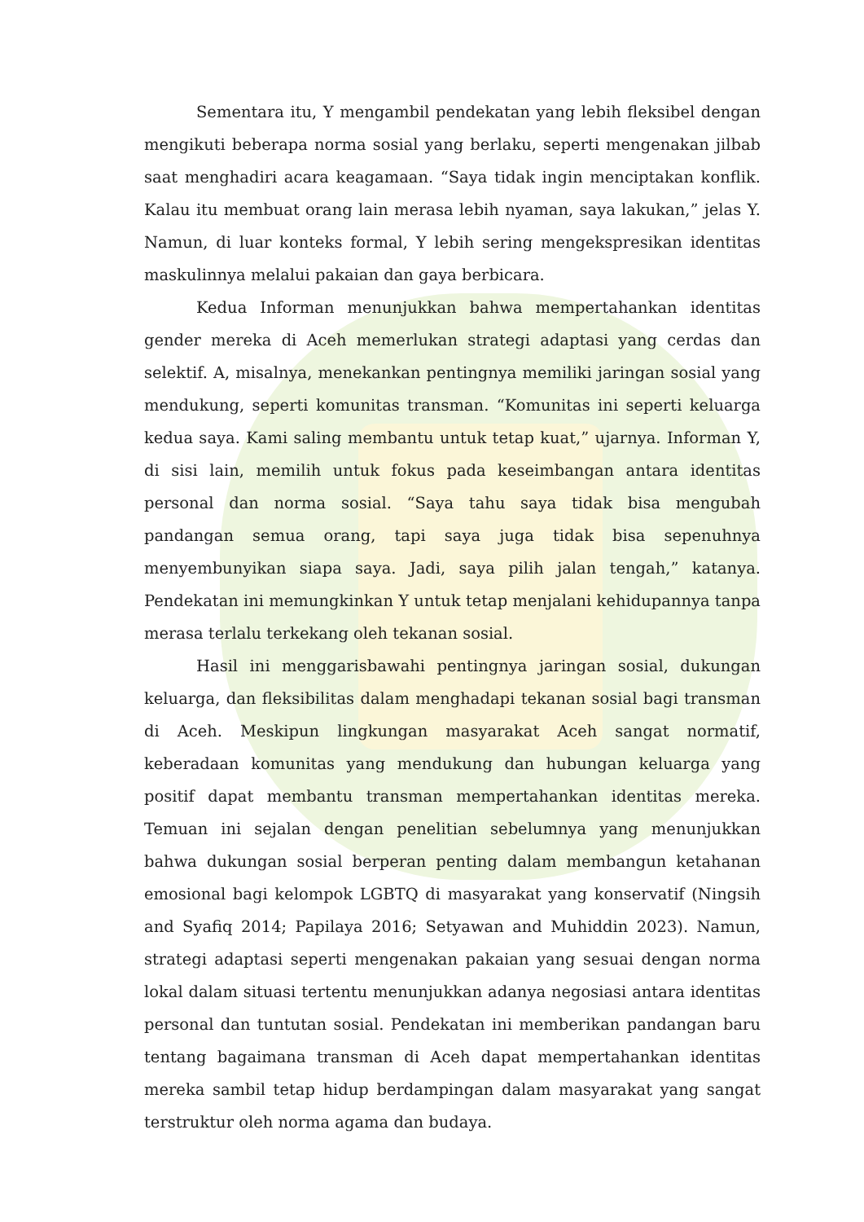Sementara itu, Y mengambil pendekatan yang lebih fleksibel dengan mengikuti beberapa norma sosial yang berlaku, seperti mengenakan jilbab saat menghadiri acara keagamaan. “Saya tidak ingin menciptakan konflik. Kalau itu membuat orang lain merasa lebih nyaman, saya lakukan,” jelas Y. Namun, di luar konteks formal, Y lebih sering mengekspresikan identitas maskulinnya melalui pakaian dan gaya berbicara.
Kedua Informan menunjukkan bahwa mempertahankan identitas gender mereka di Aceh memerlukan strategi adaptasi yang cerdas dan selektif. A, misalnya, menekankan pentingnya memiliki jaringan sosial yang mendukung, seperti komunitas transman. “Komunitas ini seperti keluarga kedua saya. Kami saling membantu untuk tetap kuat,” ujarnya. Informan Y, di sisi lain, memilih untuk fokus pada keseimbangan antara identitas personal dan norma sosial. “Saya tahu saya tidak bisa mengubah pandangan semua orang, tapi saya juga tidak bisa sepenuhnya menyembunyikan siapa saya. Jadi, saya pilih jalan tengah,” katanya. Pendekatan ini memungkinkan Y untuk tetap menjalani kehidupannya tanpa merasa terlalu terkekang oleh tekanan sosial.
Hasil ini menggarisbawahi pentingnya jaringan sosial, dukungan keluarga, dan fleksibilitas dalam menghadapi tekanan sosial bagi transman di Aceh. Meskipun lingkungan masyarakat Aceh sangat normatif, keberadaan komunitas yang mendukung dan hubungan keluarga yang positif dapat membantu transman mempertahankan identitas mereka. Temuan ini sejalan dengan penelitian sebelumnya yang menunjukkan bahwa dukungan sosial berperan penting dalam membangun ketahanan emosional bagi kelompok LGBTQ di masyarakat yang konservatif (Ningsih and Syafiq 2014; Papilaya 2016; Setyawan and Muhiddin 2023). Namun, strategi adaptasi seperti mengenakan pakaian yang sesuai dengan norma lokal dalam situasi tertentu menunjukkan adanya negosiasi antara identitas personal dan tuntutan sosial. Pendekatan ini memberikan pandangan baru tentang bagaimana transman di Aceh dapat mempertahankan identitas mereka sambil tetap hidup berdampingan dalam masyarakat yang sangat terstruktur oleh norma agama dan budaya.